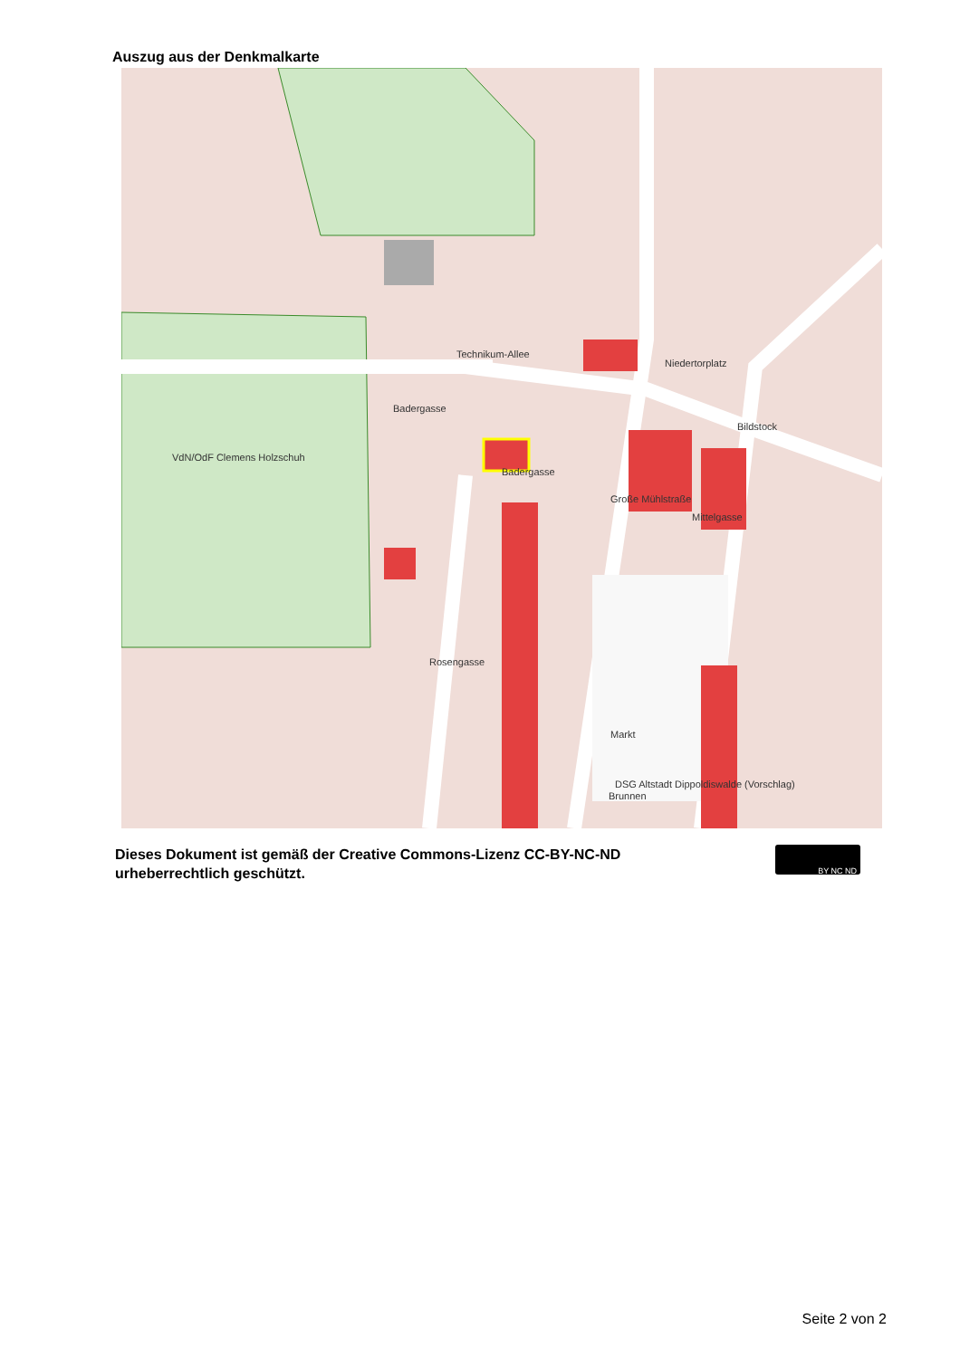Auszug aus der Denkmalkarte
Technikum-Allee
Badergasse
Niedertorplatz
Bildstock
VdN/OdF Clemens Holzschuh
Markt
DSG Altstadt Dippoldiswalde (Vorschlag)
Brunnen
Badergasse
Große Mühlstraße
Mittelgasse
Rosengasse
Dieses Dokument ist gemäß der Creative Commons-Lizenz CC-BY-NC-ND
urheberrechtlich geschützt.
BY NC ND
Seite 2 von 2